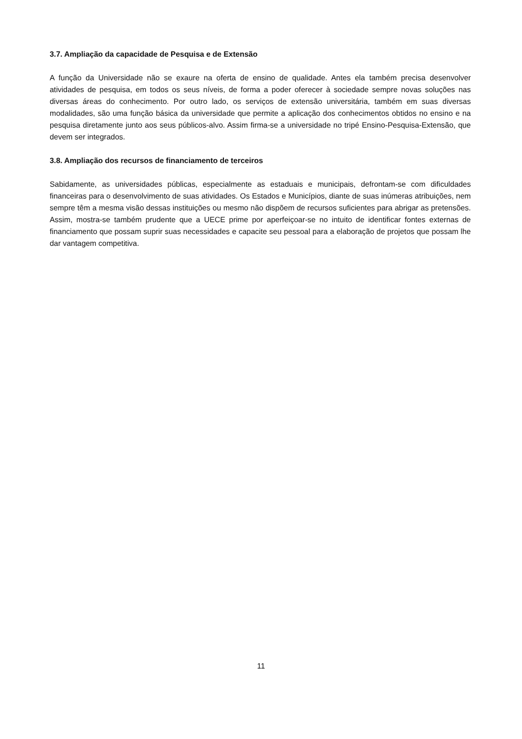3.7. Ampliação da capacidade de Pesquisa e de Extensão
A função da Universidade não se exaure na oferta de ensino de qualidade. Antes ela também precisa desenvolver atividades de pesquisa, em todos os seus níveis, de forma a poder oferecer à sociedade sempre novas soluções nas diversas áreas do conhecimento. Por outro lado, os serviços de extensão universitária, também em suas diversas modalidades, são uma função básica da universidade que permite a aplicação dos conhecimentos obtidos no ensino e na pesquisa diretamente junto aos seus públicos-alvo. Assim firma-se a universidade no tripé Ensino-Pesquisa-Extensão, que devem ser integrados.
3.8. Ampliação dos recursos de financiamento de terceiros
Sabidamente, as universidades públicas, especialmente as estaduais e municipais, defrontam-se com dificuldades financeiras para o desenvolvimento de suas atividades. Os Estados e Municípios, diante de suas inúmeras atribuições, nem sempre têm a mesma visão dessas instituições ou mesmo não dispõem de recursos suficientes para abrigar as pretensões. Assim, mostra-se também prudente que a UECE prime por aperfeiçoar-se no intuito de identificar fontes externas de financiamento que possam suprir suas necessidades e capacite seu pessoal para a elaboração de projetos que possam lhe dar vantagem competitiva.
11